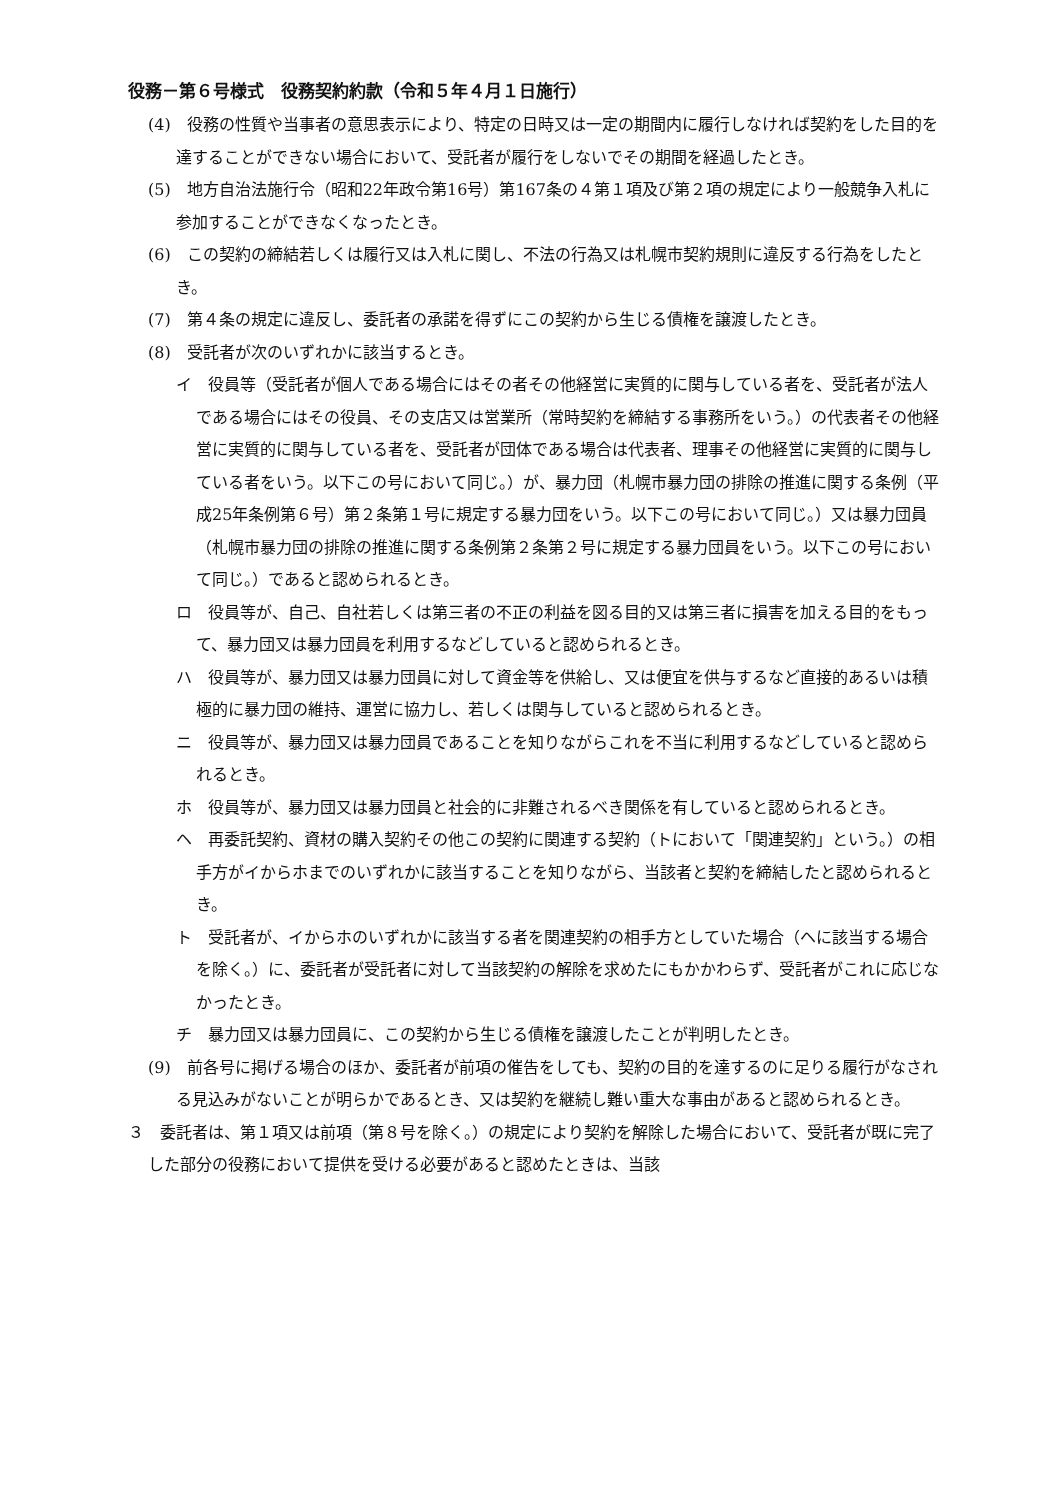役務－第６号様式　役務契約約款（令和５年４月１日施行）
(4)　役務の性質や当事者の意思表示により、特定の日時又は一定の期間内に履行しなければ契約をした目的を達することができない場合において、受託者が履行をしないでその期間を経過したとき。
(5)　地方自治法施行令（昭和22年政令第16号）第167条の４第１項及び第２項の規定により一般競争入札に参加することができなくなったとき。
(6)　この契約の締結若しくは履行又は入札に関し、不法の行為又は札幌市契約規則に違反する行為をしたとき。
(7)　第４条の規定に違反し、委託者の承諾を得ずにこの契約から生じる債権を譲渡したとき。
(8)　受託者が次のいずれかに該当するとき。
イ　役員等（受託者が個人である場合にはその者その他経営に実質的に関与している者を、受託者が法人である場合にはその役員、その支店又は営業所（常時契約を締結する事務所をいう。）の代表者その他経営に実質的に関与している者を、受託者が団体である場合は代表者、理事その他経営に実質的に関与している者をいう。以下この号において同じ。）が、暴力団（札幌市暴力団の排除の推進に関する条例（平成25年条例第６号）第２条第１号に規定する暴力団をいう。以下この号において同じ。）又は暴力団員（札幌市暴力団の排除の推進に関する条例第２条第２号に規定する暴力団員をいう。以下この号において同じ。）であると認められるとき。
ロ　役員等が、自己、自社若しくは第三者の不正の利益を図る目的又は第三者に損害を加える目的をもって、暴力団又は暴力団員を利用するなどしていると認められるとき。
ハ　役員等が、暴力団又は暴力団員に対して資金等を供給し、又は便宜を供与するなど直接的あるいは積極的に暴力団の維持、運営に協力し、若しくは関与していると認められるとき。
ニ　役員等が、暴力団又は暴力団員であることを知りながらこれを不当に利用するなどしていると認められるとき。
ホ　役員等が、暴力団又は暴力団員と社会的に非難されるべき関係を有していると認められるとき。
ヘ　再委託契約、資材の購入契約その他この契約に関連する契約（トにおいて「関連契約」という。）の相手方がイからホまでのいずれかに該当することを知りながら、当該者と契約を締結したと認められるとき。
ト　受託者が、イからホのいずれかに該当する者を関連契約の相手方としていた場合（ヘに該当する場合を除く。）に、委託者が受託者に対して当該契約の解除を求めたにもかかわらず、受託者がこれに応じなかったとき。
チ　暴力団又は暴力団員に、この契約から生じる債権を譲渡したことが判明したとき。
(9)　前各号に掲げる場合のほか、委託者が前項の催告をしても、契約の目的を達するのに足りる履行がなされる見込みがないことが明らかであるとき、又は契約を継続し難い重大な事由があると認められるとき。
３　委託者は、第１項又は前項（第８号を除く。）の規定により契約を解除した場合において、受託者が既に完了した部分の役務において提供を受ける必要があると認めたときは、当該